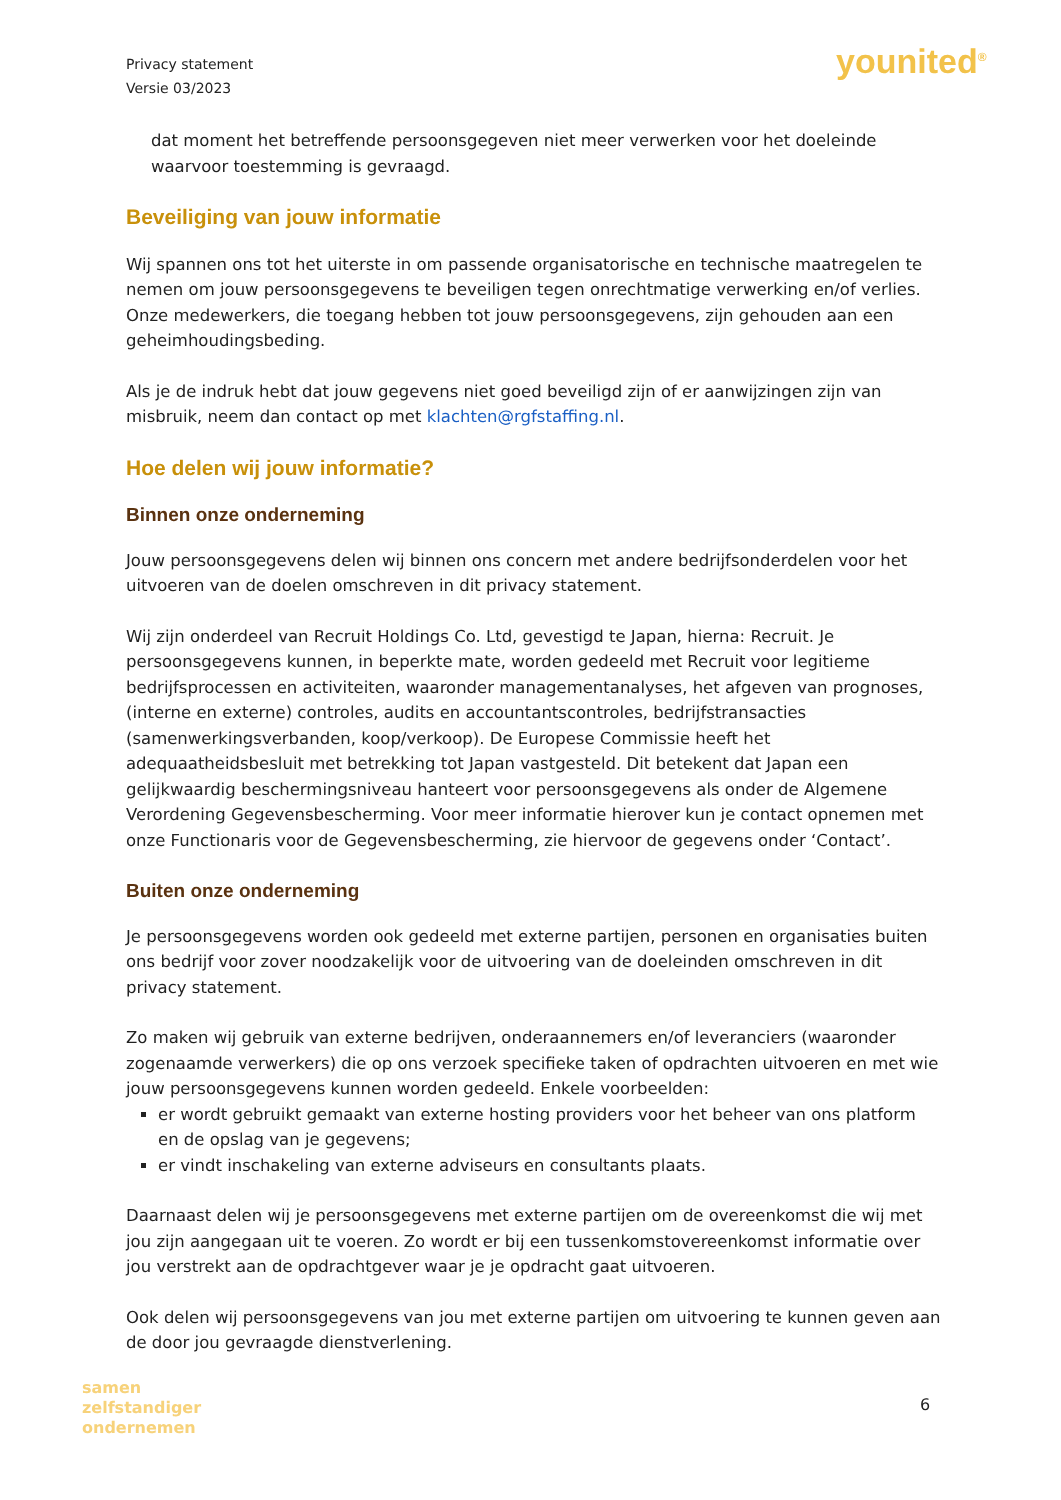Privacy statement
Versie 03/2023
younited<sup>®</sup>
dat moment het betreffende persoonsgegeven niet meer verwerken voor het doeleinde waarvoor toestemming is gevraagd.
Beveiliging van jouw informatie
Wij spannen ons tot het uiterste in om passende organisatorische en technische maatregelen te nemen om jouw persoonsgegevens te beveiligen tegen onrechtmatige verwerking en/of verlies. Onze medewerkers, die toegang hebben tot jouw persoonsgegevens, zijn gehouden aan een geheimhoudingsbeding.
Als je de indruk hebt dat jouw gegevens niet goed beveiligd zijn of er aanwijzingen zijn van misbruik, neem dan contact op met klachten@rgfstaffing.nl.
Hoe delen wij jouw informatie?
Binnen onze onderneming
Jouw persoonsgegevens delen wij binnen ons concern met andere bedrijfsonderdelen voor het uitvoeren van de doelen omschreven in dit privacy statement.
Wij zijn onderdeel van Recruit Holdings Co. Ltd, gevestigd te Japan, hierna: Recruit. Je persoonsgegevens kunnen, in beperkte mate, worden gedeeld met Recruit voor legitieme bedrijfsprocessen en activiteiten, waaronder managementanalyses, het afgeven van prognoses, (interne en externe) controles, audits en accountantscontroles, bedrijfstransacties (samenwerkingsverbanden, koop/verkoop). De Europese Commissie heeft het adequaatheidsbesluit met betrekking tot Japan vastgesteld. Dit betekent dat Japan een gelijkwaardig beschermingsniveau hanteert voor persoonsgegevens als onder de Algemene Verordening Gegevensbescherming. Voor meer informatie hierover kun je contact opnemen met onze Functionaris voor de Gegevensbescherming, zie hiervoor de gegevens onder ‘Contact’.
Buiten onze onderneming
Je persoonsgegevens worden ook gedeeld met externe partijen, personen en organisaties buiten ons bedrijf voor zover noodzakelijk voor de uitvoering van de doeleinden omschreven in dit privacy statement.
Zo maken wij gebruik van externe bedrijven, onderaannemers en/of leveranciers (waaronder zogenaamde verwerkers) die op ons verzoek specifieke taken of opdrachten uitvoeren en met wie jouw persoonsgegevens kunnen worden gedeeld. Enkele voorbeelden:
er wordt gebruikt gemaakt van externe hosting providers voor het beheer van ons platform en de opslag van je gegevens;
er vindt inschakeling van externe adviseurs en consultants plaats.
Daarnaast delen wij je persoonsgegevens met externe partijen om de overeenkomst die wij met jou zijn aangegaan uit te voeren. Zo wordt er bij een tussenkomstovereenkomst informatie over jou verstrekt aan de opdrachtgever waar je je opdracht gaat uitvoeren.
Ook delen wij persoonsgegevens van jou met externe partijen om uitvoering te kunnen geven aan de door jou gevraagde dienstverlening.
samen
zelfstandiger
ondernemen
6